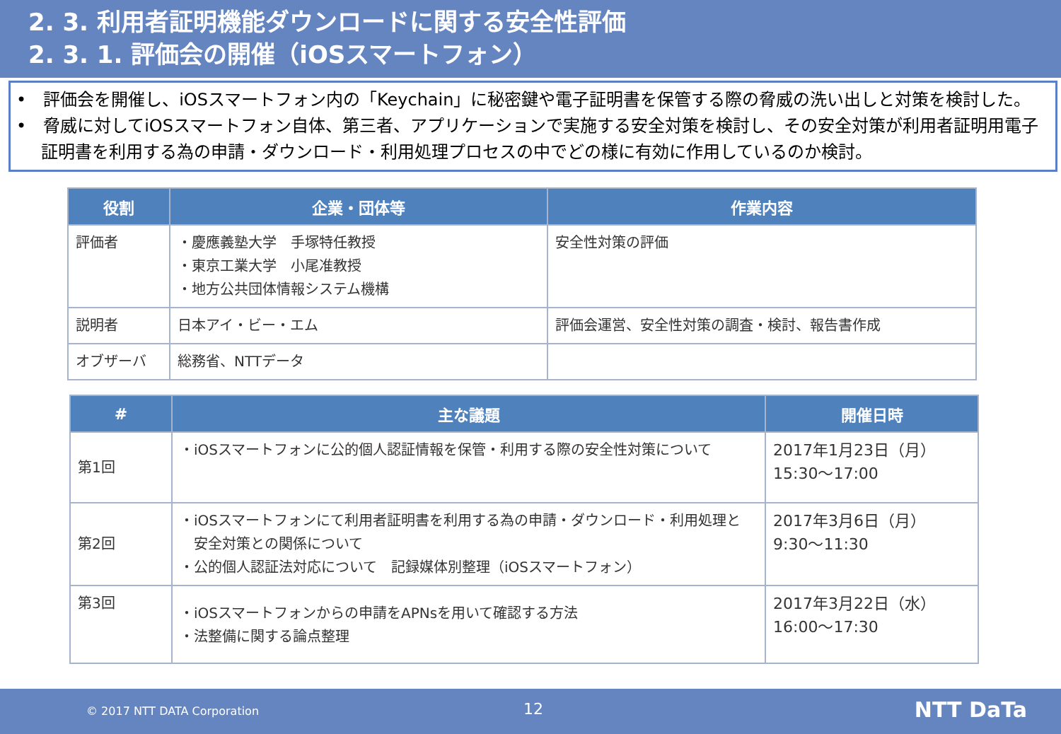2. 3. 利用者証明機能ダウンロードに関する安全性評価
2. 3. 1. 評価会の開催（iOSスマートフォン）
•　評価会を開催し、iOSスマートフォン内の「Keychain」に秘密鍵や電子証明書を保管する際の脅威の洗い出しと対策を検討した。
•　脅威に対してiOSスマートフォン自体、第三者、アプリケーションで実施する安全対策を検討し、その安全対策が利用者証明用電子証明書を利用する為の申請・ダウンロード・利用処理プロセスの中でどの様に有効に作用しているのか検討。
| 役割 | 企業・団体等 | 作業内容 |
| --- | --- | --- |
| 評価者 | ・慶應義塾大学 手塚特任教授 ・東京工業大学 小尾准教授 ・地方公共団体情報システム機構 | 安全性対策の評価 |
| 説明者 | 日本アイ・ビー・エム | 評価会運営、安全性対策の調査・検討、報告書作成 |
| オブザーバ | 総務省、NTTデータ | |
| # | 主な議題 | 開催日時 |
| --- | --- | --- |
| 第1回 | ・iOSスマートフォンに公的個人認証情報を保管・利用する際の安全性対策について | 2017年1月23日（月） 15:30～17:00 |
| 第2回 | ・iOSスマートフォンにて利用者証明書を利用する為の申請・ダウンロード・利用処理と 安全対策との関係について ・公的個人認証法対応について 記録媒体別整理（iOSスマートフォン） | 2017年3月6日（月） 9:30～11:30 |
| 第3回 | ・iOSスマートフォンからの申請をAPNsを用いて確認する方法 ・法整備に関する論点整理 | 2017年3月22日（水） 16:00～17:30 |
© 2017 NTT DATA Corporation 12 NTT DaTa